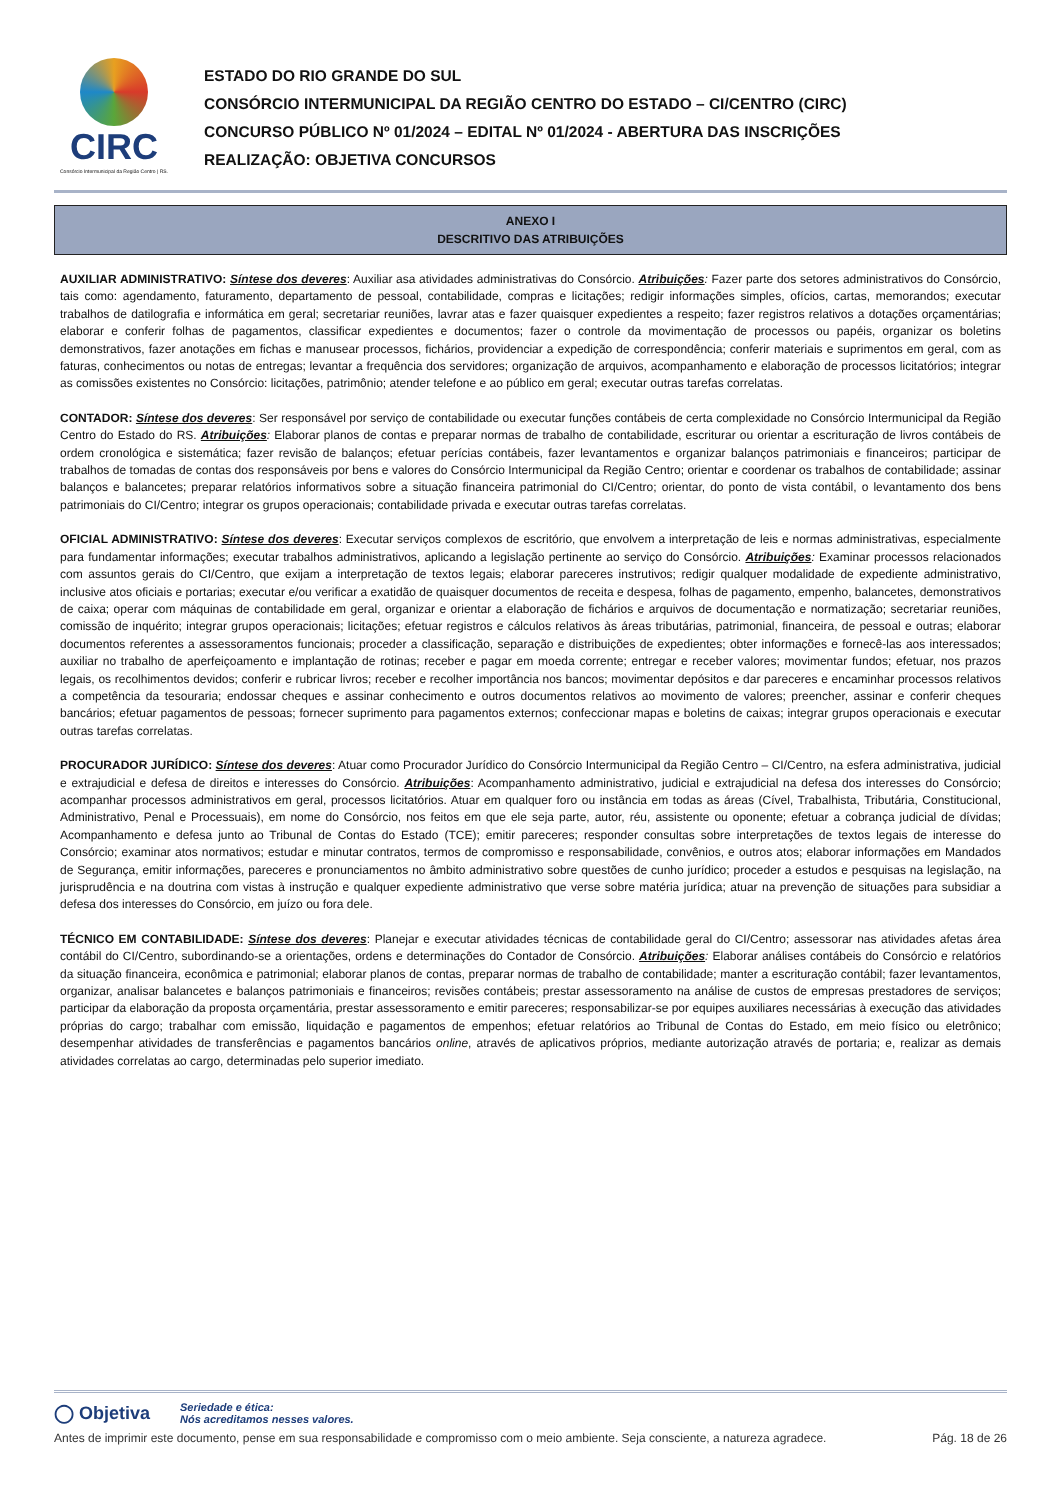CIRC
Consórcio Intermunicipal da Região Centro | RS.
ESTADO DO RIO GRANDE DO SUL
CONSÓRCIO INTERMUNICIPAL DA REGIÃO CENTRO DO ESTADO – CI/CENTRO (CIRC)
CONCURSO PÚBLICO Nº 01/2024 – EDITAL Nº 01/2024 - ABERTURA DAS INSCRIÇÕES
REALIZAÇÃO: OBJETIVA CONCURSOS
ANEXO I
DESCRITIVO DAS ATRIBUIÇÕES
AUXILIAR ADMINISTRATIVO: Síntese dos deveres: Auxiliar asa atividades administrativas do Consórcio. Atribuições: Fazer parte dos setores administrativos do Consórcio, tais como: agendamento, faturamento, departamento de pessoal, contabilidade, compras e licitações; redigir informações simples, ofícios, cartas, memorandos; executar trabalhos de datilografia e informática em geral; secretariar reuniões, lavrar atas e fazer quaisquer expedientes a respeito; fazer registros relativos a dotações orçamentárias; elaborar e conferir folhas de pagamentos, classificar expedientes e documentos; fazer o controle da movimentação de processos ou papéis, organizar os boletins demonstrativos, fazer anotações em fichas e manusear processos, fichários, providenciar a expedição de correspondência; conferir materiais e suprimentos em geral, com as faturas, conhecimentos ou notas de entregas; levantar a frequência dos servidores; organização de arquivos, acompanhamento e elaboração de processos licitatórios; integrar as comissões existentes no Consórcio: licitações, patrimônio; atender telefone e ao público em geral; executar outras tarefas correlatas.
CONTADOR: Síntese dos deveres: Ser responsável por serviço de contabilidade ou executar funções contábeis de certa complexidade no Consórcio Intermunicipal da Região Centro do Estado do RS. Atribuições: Elaborar planos de contas e preparar normas de trabalho de contabilidade, escriturar ou orientar a escrituração de livros contábeis de ordem cronológica e sistemática; fazer revisão de balanços; efetuar perícias contábeis, fazer levantamentos e organizar balanços patrimoniais e financeiros; participar de trabalhos de tomadas de contas dos responsáveis por bens e valores do Consórcio Intermunicipal da Região Centro; orientar e coordenar os trabalhos de contabilidade; assinar balanços e balancetes; preparar relatórios informativos sobre a situação financeira patrimonial do CI/Centro; orientar, do ponto de vista contábil, o levantamento dos bens patrimoniais do CI/Centro; integrar os grupos operacionais; contabilidade privada e executar outras tarefas correlatas.
OFICIAL ADMINISTRATIVO: Síntese dos deveres: Executar serviços complexos de escritório, que envolvem a interpretação de leis e normas administrativas, especialmente para fundamentar informações; executar trabalhos administrativos, aplicando a legislação pertinente ao serviço do Consórcio. Atribuições: Examinar processos relacionados com assuntos gerais do CI/Centro, que exijam a interpretação de textos legais; elaborar pareceres instrutivos; redigir qualquer modalidade de expediente administrativo, inclusive atos oficiais e portarias; executar e/ou verificar a exatidão de quaisquer documentos de receita e despesa, folhas de pagamento, empenho, balancetes, demonstrativos de caixa; operar com máquinas de contabilidade em geral, organizar e orientar a elaboração de fichários e arquivos de documentação e normatização; secretariar reuniões, comissão de inquérito; integrar grupos operacionais; licitações; efetuar registros e cálculos relativos às áreas tributárias, patrimonial, financeira, de pessoal e outras; elaborar documentos referentes a assessoramentos funcionais; proceder a classificação, separação e distribuições de expedientes; obter informações e fornecê-las aos interessados; auxiliar no trabalho de aperfeiçoamento e implantação de rotinas; receber e pagar em moeda corrente; entregar e receber valores; movimentar fundos; efetuar, nos prazos legais, os recolhimentos devidos; conferir e rubricar livros; receber e recolher importância nos bancos; movimentar depósitos e dar pareceres e encaminhar processos relativos a competência da tesouraria; endossar cheques e assinar conhecimento e outros documentos relativos ao movimento de valores; preencher, assinar e conferir cheques bancários; efetuar pagamentos de pessoas; fornecer suprimento para pagamentos externos; confeccionar mapas e boletins de caixas; integrar grupos operacionais e executar outras tarefas correlatas.
PROCURADOR JURÍDICO: Síntese dos deveres: Atuar como Procurador Jurídico do Consórcio Intermunicipal da Região Centro – CI/Centro, na esfera administrativa, judicial e extrajudicial e defesa de direitos e interesses do Consórcio. Atribuições: Acompanhamento administrativo, judicial e extrajudicial na defesa dos interesses do Consórcio; acompanhar processos administrativos em geral, processos licitatórios. Atuar em qualquer foro ou instância em todas as áreas (Cível, Trabalhista, Tributária, Constitucional, Administrativo, Penal e Processuais), em nome do Consórcio, nos feitos em que ele seja parte, autor, réu, assistente ou oponente; efetuar a cobrança judicial de dívidas; Acompanhamento e defesa junto ao Tribunal de Contas do Estado (TCE); emitir pareceres; responder consultas sobre interpretações de textos legais de interesse do Consórcio; examinar atos normativos; estudar e minutar contratos, termos de compromisso e responsabilidade, convênios, e outros atos; elaborar informações em Mandados de Segurança, emitir informações, pareceres e pronunciamentos no âmbito administrativo sobre questões de cunho jurídico; proceder a estudos e pesquisas na legislação, na jurisprudência e na doutrina com vistas à instrução e qualquer expediente administrativo que verse sobre matéria jurídica; atuar na prevenção de situações para subsidiar a defesa dos interesses do Consórcio, em juízo ou fora dele.
TÉCNICO EM CONTABILIDADE: Síntese dos deveres: Planejar e executar atividades técnicas de contabilidade geral do CI/Centro; assessorar nas atividades afetas área contábil do CI/Centro, subordinando-se a orientações, ordens e determinações do Contador de Consórcio. Atribuições: Elaborar análises contábeis do Consórcio e relatórios da situação financeira, econômica e patrimonial; elaborar planos de contas, preparar normas de trabalho de contabilidade; manter a escrituração contábil; fazer levantamentos, organizar, analisar balancetes e balanços patrimoniais e financeiros; revisões contábeis; prestar assessoramento na análise de custos de empresas prestadores de serviços; participar da elaboração da proposta orçamentária, prestar assessoramento e emitir pareceres; responsabilizar-se por equipes auxiliares necessárias à execução das atividades próprias do cargo; trabalhar com emissão, liquidação e pagamentos de empenhos; efetuar relatórios ao Tribunal de Contas do Estado, em meio físico ou eletrônico; desempenhar atividades de transferências e pagamentos bancários online, através de aplicativos próprios, mediante autorização através de portaria; e, realizar as demais atividades correlatas ao cargo, determinadas pelo superior imediato.
◯ Objetiva Seriedade e ética:
Nós acreditamos nesses valores.
Antes de imprimir este documento, pense em sua responsabilidade e compromisso com o meio ambiente. Seja consciente, a natureza agradece. Pág. 18 de 26